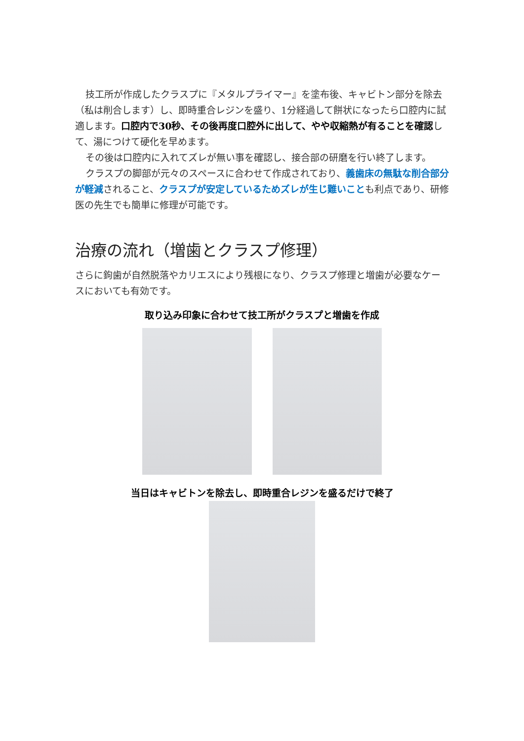技工所が作成したクラスプに『メタルプライマー』を塗布後、キャビトン部分を除去（私は削合します）し、即時重合レジンを盛り、1分経過して餅状になったら口腔内に試適します。口腔内で30秒、その後再度口腔外に出して、やや収縮熱が有ることを確認して、湯につけて硬化を早めます。
その後は口腔内に入れてズレが無い事を確認し、接合部の研磨を行い終了します。
クラスプの脚部が元々のスペースに合わせて作成されており、義歯床の無駄な削合部分が軽減されること、クラスプが安定しているためズレが生じ難いことも利点であり、研修医の先生でも簡単に修理が可能です。
治療の流れ（増歯とクラスプ修理）
さらに鉤歯が自然脱落やカリエスにより残根になり、クラスプ修理と増歯が必要なケースにおいても有効です。
取り込み印象に合わせて技工所がクラスプと増歯を作成
当日はキャビトンを除去し、即時重合レジンを盛るだけで終了